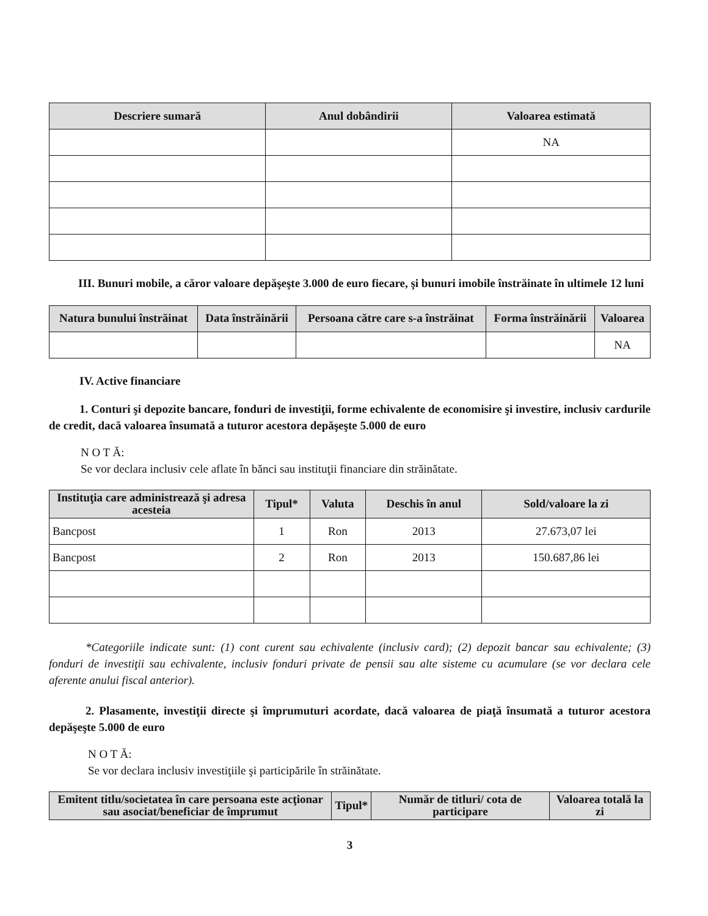| Descriere sumară | Anul dobândirii | Valoarea estimată |
| --- | --- | --- |
| | | NA |
III. Bunuri mobile, a căror valoare depăşeşte 3.000 de euro fiecare, şi bunuri imobile înstrăinate în ultimele 12 luni
| Natura bunului înstrăinat | Data înstrăinării | Persoana către care s-a înstrăinat | Forma înstrăinării | Valoarea |
| --- | --- | --- | --- | --- |
| | | | | NA |
IV. Active financiare
1. Conturi şi depozite bancare, fonduri de investiţii, forme echivalente de economisire şi investire, inclusiv cardurile de credit, dacă valoarea însumată a tuturor acestora depăşeşte 5.000 de euro
N O T Ă:
Se vor declara inclusiv cele aflate în bănci sau instituţii financiare din străinătate.
| Instituţia care administrează şi adresa acesteia | Tipul* | Valuta | Deschis în anul | Sold/valoare la zi |
| --- | --- | --- | --- | --- |
| Bancpost | 1 | Ron | 2013 | 27.673,07 lei |
| Bancpost | 2 | Ron | 2013 | 150.687,86 lei |
*Categoriile indicate sunt: (1) cont curent sau echivalente (inclusiv card); (2) depozit bancar sau echivalente; (3) fonduri de investiţii sau echivalente, inclusiv fonduri private de pensii sau alte sisteme cu acumulare (se vor declara cele aferente anului fiscal anterior).
2. Plasamente, investiţii directe şi împrumuturi acordate, dacă valoarea de piaţă însumată a tuturor acestora depăşeşte 5.000 de euro
N O T Ă:
Se vor declara inclusiv investiţiile şi participările în străinătate.
| Emitent titlu/societatea în care persoana este acţionar sau asociat/beneficiar de împrumut | Tipul* | Număr de titluri/ cota de participare | Valoarea totală la zi |
| --- | --- | --- | --- |
3